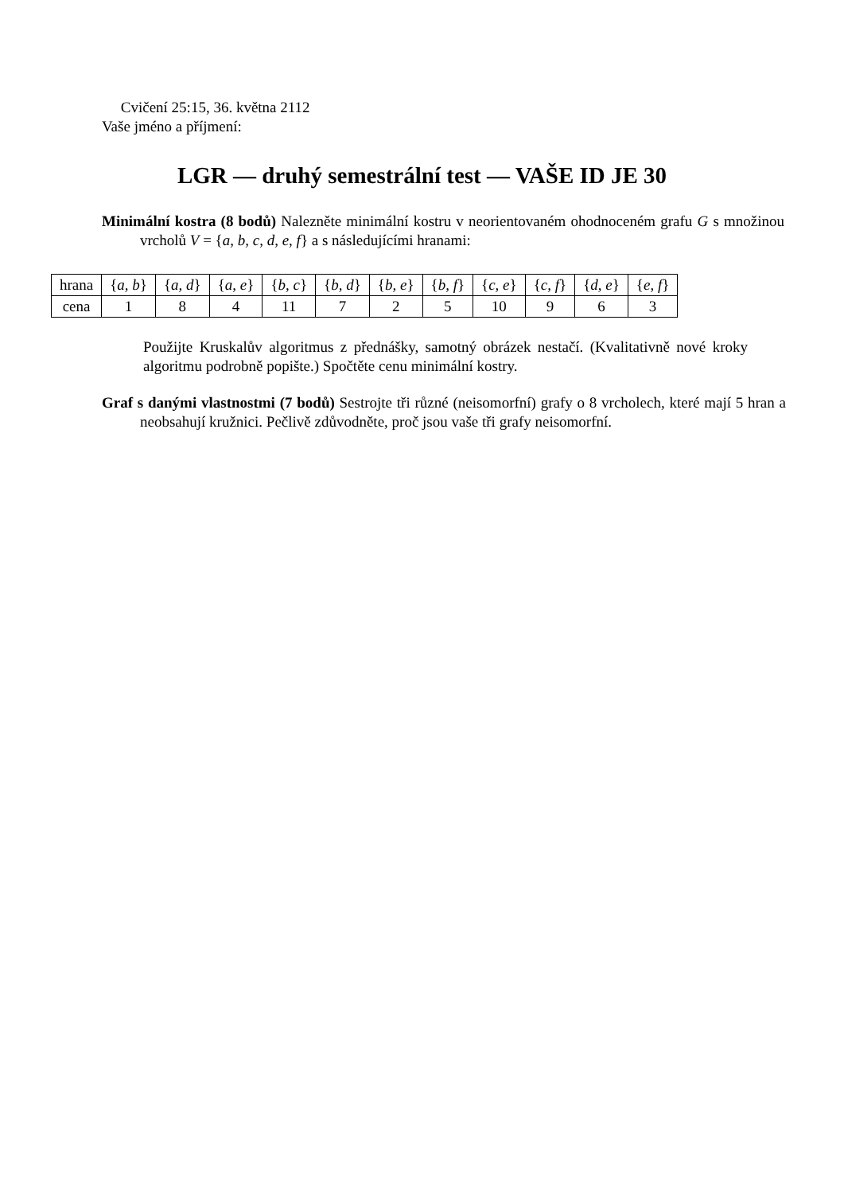Cvičení 25:15, 36. května 2112
Vaše jméno a příjmení:
LGR — druhý semestrální test — VAŠE ID JE 30
Minimální kostra (8 bodů) Nalezněte minimální kostru v neorientovaném ohodnoceném grafu G s množinou vrcholů V = {a, b, c, d, e, f} a s následujícími hranami:
| hrana | { a, b } | { a, d } | { a, e } | { b, c } | { b, d } | { b, e } | { b, f } | { c, e } | { c, f } | { d, e } | { e, f } |
| cena | 1 | 8 | 4 | 11 | 7 | 2 | 5 | 10 | 9 | 6 | 3 |
Použijte Kruskalův algoritmus z přednášky, samotný obrázek nestačí. (Kvalitativně nové kroky algoritmu podrobně popište.) Spočtěte cenu minimální kostry.
Graf s danými vlastnostmi (7 bodů) Sestrojte tři různé (neisomorfní) grafy o 8 vrcholech, které mají 5 hran a neobsahují kružnici. Pečlivě zdůvodněte, proč jsou vaše tři grafy neisomorfní.